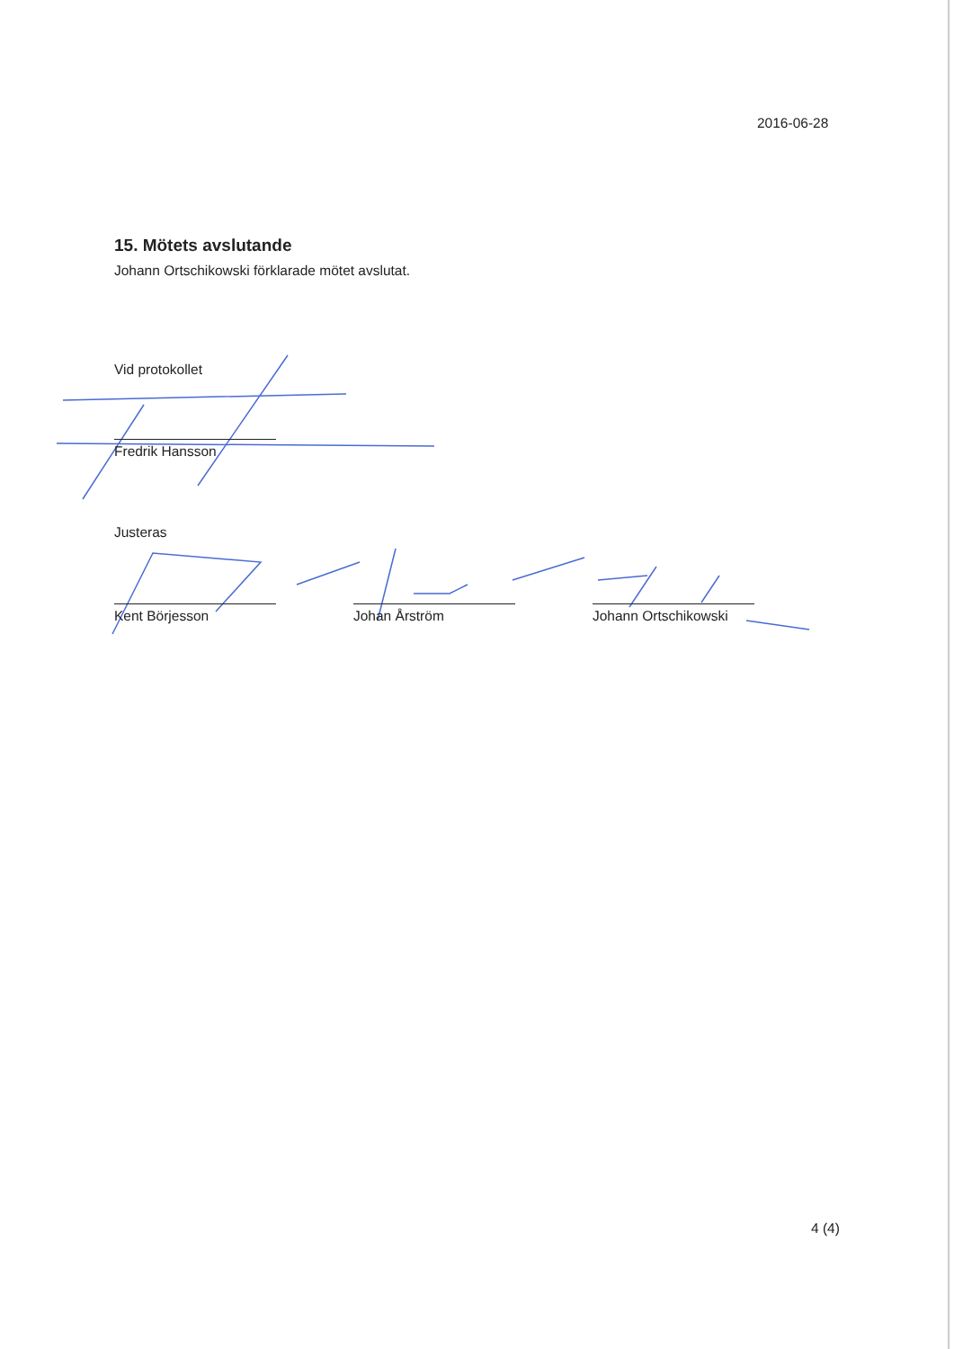2016-06-28
15. Mötets avslutande
Johann Ortschikowski förklarade mötet avslutat.
Vid protokollet
Fredrik Hansson
Justeras
Kent Börjesson Johan Årström Johann Ortschikowski
4 (4)